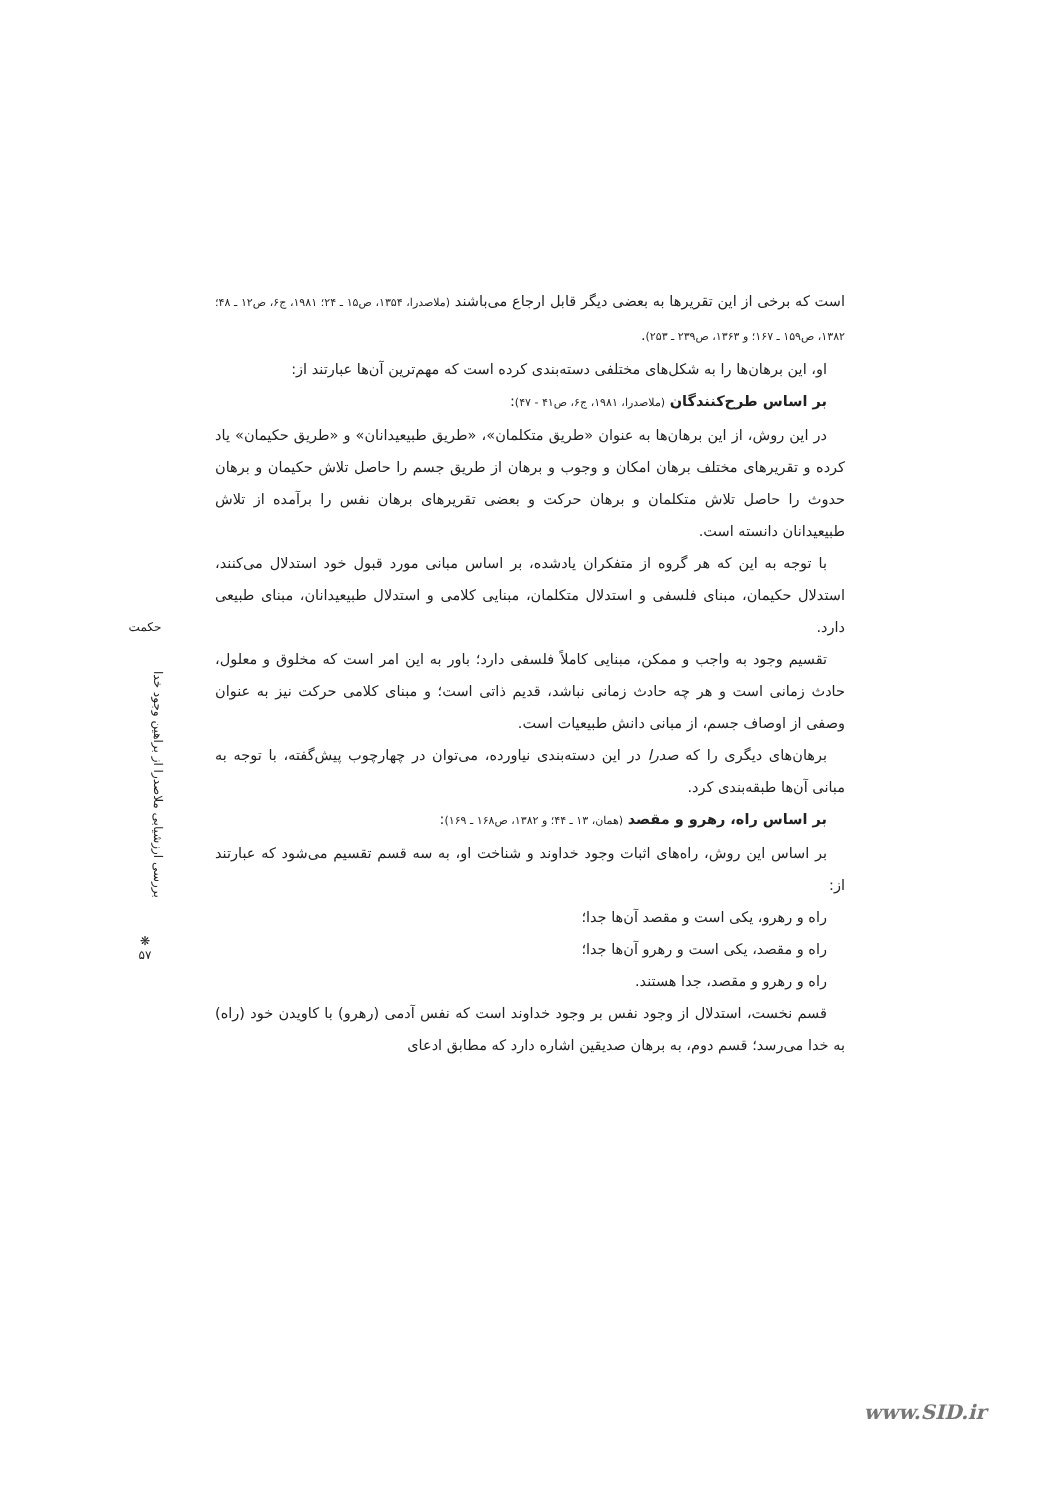است که برخی از این تقریرها به بعضی دیگر قابل ارجاع می‌باشند (ملاصدرا، ۱۳۵۴، ص۱۵ ـ ۲۴؛ ۱۹۸۱، ج۶، ص۱۲ ـ ۴۸؛ ۱۳۸۲، ص۱۵۹ ـ ۱۶۷؛ و ۱۳۶۳، ص۲۳۹ ـ ۲۵۳).
او، این برهان‌ها را به شکل‌های مختلفی دسته‌بندی کرده است که مهم‌ترین آن‌ها عبارتند از:
بر اساس طرح‌کنندگان (ملاصدرا، ۱۹۸۱، ج۶، ص۴۱ - ۴۷):
در این روش، از این برهان‌ها به عنوان «طریق متکلمان»، «طریق طبیعیدانان» و «طریق حکیمان» یاد کرده و تقریرهای مختلف برهان امکان و وجوب و برهان از طریق جسم را حاصل تلاش حکیمان و برهان حدوث را حاصل تلاش متکلمان و برهان حرکت و بعضی تقریرهای برهان نفس را برآمده از تلاش طبیعیدانان دانسته است.
با توجه به این که هر گروه از متفکران یادشده، بر اساس مبانی مورد قبول خود استدلال می‌کنند، استدلال حکیمان، مبنای فلسفی و استدلال متکلمان، مبنایی کلامی و استدلال طبیعیدانان، مبنای طبیعی دارد.
تقسیم وجود به واجب و ممکن، مبنایی کاملاً فلسفی دارد؛ باور به این امر است که مخلوق و معلول، حادث زمانی است و هر چه حادث زمانی نباشد، قدیم ذاتی است؛ و مبنای کلامی حرکت نیز به عنوان وصفی از اوصاف جسم، از مبانی دانش طبیعیات است.
برهان‌های دیگری را که صدرا در این دسته‌بندی نیاورده، می‌توان در چهارچوب پیش‌گفته، با توجه به مبانی آن‌ها طبقه‌بندی کرد.
بر اساس راه، رهرو و مقصد (همان، ۱۳ ـ ۴۴؛ و ۱۳۸۲، ص۱۶۸ ـ ۱۶۹):
بر اساس این روش، راه‌های اثبات وجود خداوند و شناخت او، به سه قسم تقسیم می‌شود که عبارتند از:
راه و رهرو، یکی است و مقصد آن‌ها جدا؛
راه و مقصد، یکی است و رهرو آن‌ها جدا؛
راه و رهرو و مقصد، جدا هستند.
قسم نخست، استدلال از وجود نفس بر وجود خداوند است که نفس آدمی (رهرو) با کاویدن خود (راه) به خدا می‌رسد؛ قسم دوم، به برهان صدیقین اشاره دارد که مطابق ادعای
حکمت
بررسی ارزشیابی ملاصدرا از براهین وجود خدا
❋
۵۷
www.SID.ir